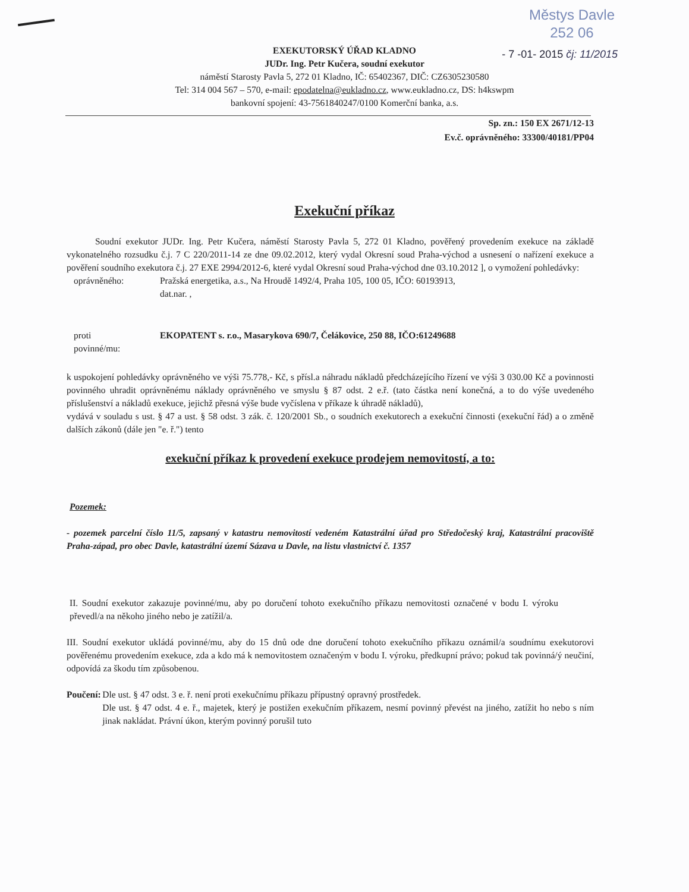Městys Davle
252 06
- 7 -01- 2015 čj: 11/2015
EXEKUTORSKÝ ÚŘAD KLADNO
JUDr. Ing. Petr Kučera, soudní exekutor
náměstí Starosty Pavla 5, 272 01 Kladno, IČ: 65402367, DIČ: CZ6305230580
Tel: 314 004 567 – 570, e-mail: epodatelna@eukladno.cz, www.eukladno.cz, DS: h4kswpm
bankovní spojení: 43-7561840247/0100 Komerční banka, a.s.
Sp. zn.: 150 EX 2671/12-13
Ev.č. oprávněného: 33300/40181/PP04
Exekuční příkaz
Soudní exekutor JUDr. Ing. Petr Kučera, náměstí Starosty Pavla 5, 272 01 Kladno, pověřený provedením exekuce na základě vykonatelného rozsudku č.j. 7 C 220/2011-14 ze dne 09.02.2012, který vydal Okresní soud Praha-východ a usnesení o nařízení exekuce a pověření soudního exekutora č.j. 27 EXE 2994/2012-6, které vydal Okresní soud Praha-východ dne 03.10.2012 ], o vymožení pohledávky:
oprávněného: Pražská energetika, a.s., Na Hroudě 1492/4, Praha 105, 100 05, IČO: 60193913,
dat.nar. ,
proti
povinné/mu:
EKOPATENT s. r.o., Masarykova 690/7, Čelákovice, 250 88, IČO:61249688
k uspokojení pohledávky oprávněného ve výši 75.778,- Kč, s přísl.a náhradu nákladů předcházejícího řízení ve výši 3 030.00 Kč a povinnosti povinného uhradit oprávněnému náklady oprávněného ve smyslu § 87 odst. 2 e.ř. (tato částka není konečná, a to do výše uvedeného příslušenství a nákladů exekuce, jejichž přesná výše bude vyčíslena v příkaze k úhradě nákladů),
vydává v souladu s ust. § 47 a ust. § 58 odst. 3 zák. č. 120/2001 Sb., o soudních exekutorech a exekuční činnosti (exekuční řád) a o změně dalších zákonů (dále jen "e. ř.") tento
exekuční příkaz k provedení exekuce prodejem nemovitostí, a to:
Pozemek:
- pozemek parcelní číslo 11/5, zapsaný v katastru nemovitostí vedeném Katastrální úřad pro Středočeský kraj, Katastrální pracoviště Praha-západ, pro obec Davle, katastrální území Sázava u Davle, na listu vlastnictví č. 1357
II. Soudní exekutor zakazuje povinné/mu, aby po doručení tohoto exekučního příkazu nemovitosti označené v bodu I. výroku převedl/a na někoho jiného nebo je zatížil/a.
III. Soudní exekutor ukládá povinné/mu, aby do 15 dnů ode dne doručení tohoto exekučního příkazu oznámil/a soudnímu exekutorovi pověřenému provedením exekuce, zda a kdo má k nemovitostem označeným v bodu I. výroku, předkupní právo; pokud tak povinná/ý neučiní, odpovídá za škodu tím způsobenou.
Poučení: Dle ust. § 47 odst. 3 e. ř. není proti exekučnímu příkazu přípustný opravný prostředek.
Dle ust. § 47 odst. 4 e. ř., majetek, který je postižen exekučním příkazem, nesmí povinný převést na jiného, zatížit ho nebo s ním jinak nakládat. Právní úkon, kterým povinný porušil tuto